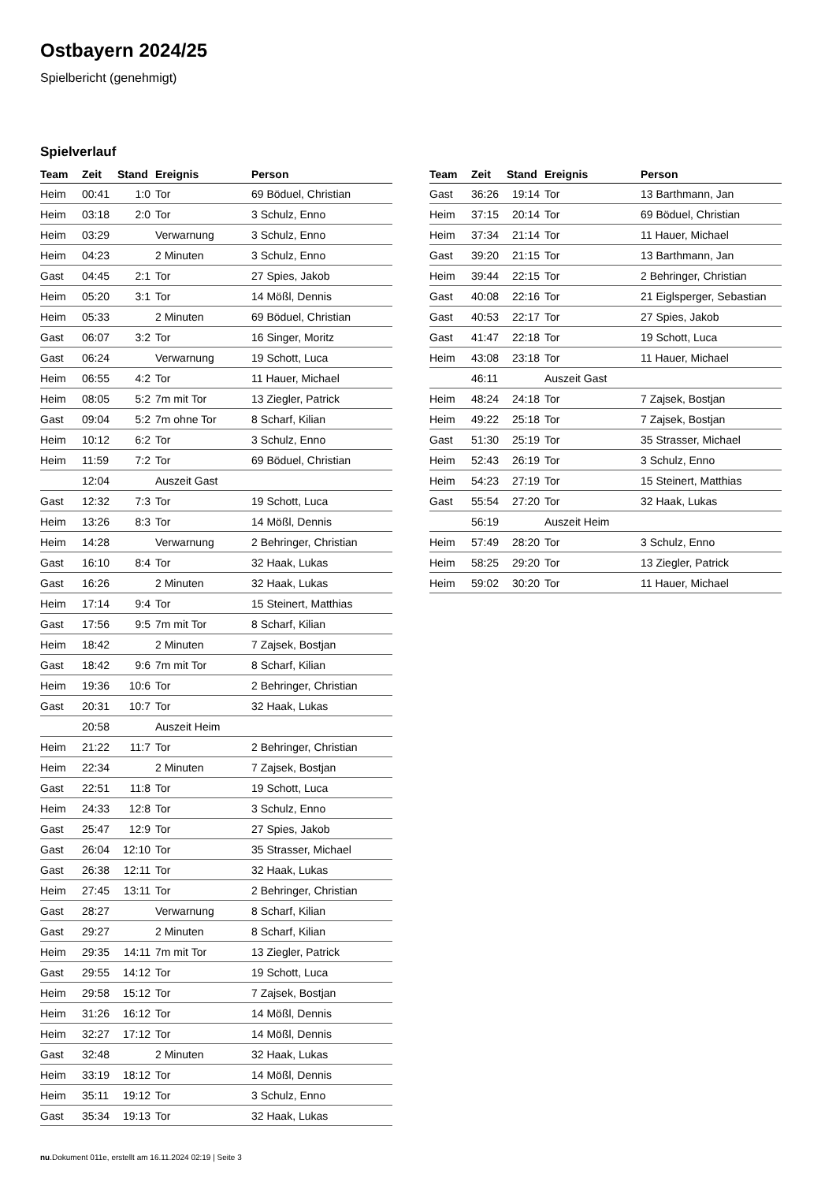Ostbayern 2024/25
Spielbericht (genehmigt)
Spielverlauf
| Team | Zeit | Stand | Ereignis | Person |
| --- | --- | --- | --- | --- |
| Heim | 00:41 | 1:0 | Tor | 69 Böduel, Christian |
| Heim | 03:18 | 2:0 | Tor | 3 Schulz, Enno |
| Heim | 03:29 | | Verwarnung | 3 Schulz, Enno |
| Heim | 04:23 | | 2 Minuten | 3 Schulz, Enno |
| Gast | 04:45 | 2:1 | Tor | 27 Spies, Jakob |
| Heim | 05:20 | 3:1 | Tor | 14 Mößl, Dennis |
| Heim | 05:33 | | 2 Minuten | 69 Böduel, Christian |
| Gast | 06:07 | 3:2 | Tor | 16 Singer, Moritz |
| Gast | 06:24 | | Verwarnung | 19 Schott, Luca |
| Heim | 06:55 | 4:2 | Tor | 11 Hauer, Michael |
| Heim | 08:05 | 5:2 | 7m mit Tor | 13 Ziegler, Patrick |
| Gast | 09:04 | 5:2 | 7m ohne Tor | 8 Scharf, Kilian |
| Heim | 10:12 | 6:2 | Tor | 3 Schulz, Enno |
| Heim | 11:59 | 7:2 | Tor | 69 Böduel, Christian |
| | 12:04 | | Auszeit Gast | |
| Gast | 12:32 | 7:3 | Tor | 19 Schott, Luca |
| Heim | 13:26 | 8:3 | Tor | 14 Mößl, Dennis |
| Heim | 14:28 | | Verwarnung | 2 Behringer, Christian |
| Gast | 16:10 | 8:4 | Tor | 32 Haak, Lukas |
| Gast | 16:26 | | 2 Minuten | 32 Haak, Lukas |
| Heim | 17:14 | 9:4 | Tor | 15 Steinert, Matthias |
| Gast | 17:56 | 9:5 | 7m mit Tor | 8 Scharf, Kilian |
| Heim | 18:42 | | 2 Minuten | 7 Zajsek, Bostjan |
| Gast | 18:42 | 9:6 | 7m mit Tor | 8 Scharf, Kilian |
| Heim | 19:36 | 10:6 | Tor | 2 Behringer, Christian |
| Gast | 20:31 | 10:7 | Tor | 32 Haak, Lukas |
| | 20:58 | | Auszeit Heim | |
| Heim | 21:22 | 11:7 | Tor | 2 Behringer, Christian |
| Heim | 22:34 | | 2 Minuten | 7 Zajsek, Bostjan |
| Gast | 22:51 | 11:8 | Tor | 19 Schott, Luca |
| Heim | 24:33 | 12:8 | Tor | 3 Schulz, Enno |
| Gast | 25:47 | 12:9 | Tor | 27 Spies, Jakob |
| Gast | 26:04 | 12:10 | Tor | 35 Strasser, Michael |
| Gast | 26:38 | 12:11 | Tor | 32 Haak, Lukas |
| Heim | 27:45 | 13:11 | Tor | 2 Behringer, Christian |
| Gast | 28:27 | | Verwarnung | 8 Scharf, Kilian |
| Gast | 29:27 | | 2 Minuten | 8 Scharf, Kilian |
| Heim | 29:35 | 14:11 | 7m mit Tor | 13 Ziegler, Patrick |
| Gast | 29:55 | 14:12 | Tor | 19 Schott, Luca |
| Heim | 29:58 | 15:12 | Tor | 7 Zajsek, Bostjan |
| Heim | 31:26 | 16:12 | Tor | 14 Mößl, Dennis |
| Heim | 32:27 | 17:12 | Tor | 14 Mößl, Dennis |
| Gast | 32:48 | | 2 Minuten | 32 Haak, Lukas |
| Heim | 33:19 | 18:12 | Tor | 14 Mößl, Dennis |
| Heim | 35:11 | 19:12 | Tor | 3 Schulz, Enno |
| Gast | 35:34 | 19:13 | Tor | 32 Haak, Lukas |
| Team | Zeit | Stand | Ereignis | Person |
| --- | --- | --- | --- | --- |
| Gast | 36:26 | 19:14 | Tor | 13 Barthmann, Jan |
| Heim | 37:15 | 20:14 | Tor | 69 Böduel, Christian |
| Heim | 37:34 | 21:14 | Tor | 11 Hauer, Michael |
| Gast | 39:20 | 21:15 | Tor | 13 Barthmann, Jan |
| Heim | 39:44 | 22:15 | Tor | 2 Behringer, Christian |
| Gast | 40:08 | 22:16 | Tor | 21 Eiglsperger, Sebastian |
| Gast | 40:53 | 22:17 | Tor | 27 Spies, Jakob |
| Gast | 41:47 | 22:18 | Tor | 19 Schott, Luca |
| Heim | 43:08 | 23:18 | Tor | 11 Hauer, Michael |
| | 46:11 | | Auszeit Gast | |
| Heim | 48:24 | 24:18 | Tor | 7 Zajsek, Bostjan |
| Heim | 49:22 | 25:18 | Tor | 7 Zajsek, Bostjan |
| Gast | 51:30 | 25:19 | Tor | 35 Strasser, Michael |
| Heim | 52:43 | 26:19 | Tor | 3 Schulz, Enno |
| Heim | 54:23 | 27:19 | Tor | 15 Steinert, Matthias |
| Gast | 55:54 | 27:20 | Tor | 32 Haak, Lukas |
| | 56:19 | | Auszeit Heim | |
| Heim | 57:49 | 28:20 | Tor | 3 Schulz, Enno |
| Heim | 58:25 | 29:20 | Tor | 13 Ziegler, Patrick |
| Heim | 59:02 | 30:20 | Tor | 11 Hauer, Michael |
nu.Dokument 011e, erstellt am 16.11.2024 02:19 | Seite 3